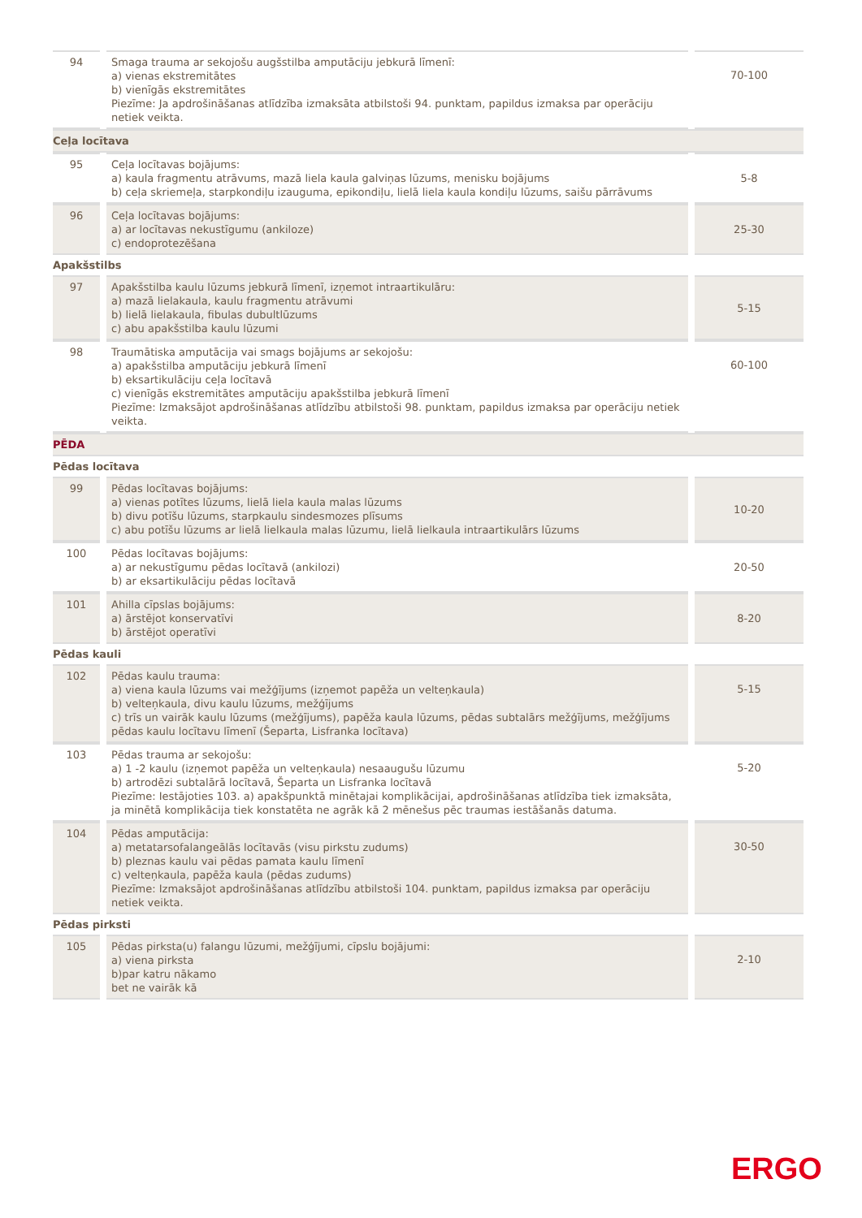| 94 | Smaga trauma ar sekojošu augšstilba amputāciju jebkurā līmenī: a) vienas ekstremitātes b) vienīgās ekstremitātes Piezīme: Ja apdrošināšanas atlīdzība izmaksāta atbilstoši 94. punktam, papildus izmaksa par operāciju netiek veikta. | 70-100 |
| Ceļa locītava | | |
| 95 | Ceļa locītavas bojājums: a) kaula fragmentu atrāvums, mazā liela kaula galviņas lūzums, menisku bojājums b) ceļa skriemeļa, starpkondiļu izauguma, epikondiļu, lielā liela kaula kondiļu lūzums, saišu pārrāvums | 5-8 |
| 96 | Ceļa locītavas bojājums: a) ar locītavas nekustīgumu (ankiloze) c) endoprotezēšana | 25-30 |
| Apakšstilbs | | |
| 97 | Apakšstilba kaulu lūzums jebkurā līmenī, izņemot intraartikulāru: a) mazā lielakaula, kaulu fragmentu atrāvumi b) lielā lielakaula, fibulas dubultlūzums c) abu apakšstilba kaulu lūzumi | 5-15 |
| 98 | Traumātiska amputācija vai smags bojājums ar sekojošu: a) apakšstilba amputāciju jebkurā līmenī b) eksartikulāciju ceļa locītavā c) vienīgās ekstremitātes amputāciju apakšstilba jebkurā līmenī Piezīme: Izmaksājot apdrošināšanas atlīdzību atbilstoši 98. punktam, papildus izmaksa par operāciju netiek veikta. | 60-100 |
| PĒDA | | |
| Pēdas locītava | | |
| 99 | Pēdas locītavas bojājums: a) vienas potītes lūzums, lielā liela kaula malas lūzums b) divu potīšu lūzums, starpkaulu sindesmozes plīsums c) abu potīšu lūzums ar lielā lielkaula malas lūzumu, lielā lielkaula intraartikulārs lūzums | 10-20 |
| 100 | Pēdas locītavas bojājums: a) ar nekustīgumu pēdas locītavā (ankilozi) b) ar eksartikulāciju pēdas locītavā | 20-50 |
| 101 | Ahilla cīpslas bojājums: a) ārstējot konservatīvi b) ārstējot operatīvi | 8-20 |
| Pēdas kauli | | |
| 102 | Pēdas kaulu trauma: a) viena kaula lūzums vai mežģījums (izņemot papēža un velteņkaula) b) velteņkaula, divu kaulu lūzums, mežģījums c) trīs un vairāk kaulu lūzums (mežģījums), papēža kaula lūzums, pēdas subtalārs mežģījums, mežģījums pēdas kaulu locītavu līmenī (Šeparta, Lisfranka locītava) | 5-15 |
| 103 | Pēdas trauma ar sekojošu: a) 1 -2 kaulu (izņemot papēža un velteņkaula) nesaaugušu lūzumu b) artrodēzi subtalārā locītavā, Šeparta un Lisfranka locītavā Piezīme: Iestājoties 103. a) apakšpunktā minētajai komplikācijai, apdrošināšanas atlīdzība tiek izmaksāta, ja minētā komplikācija tiek konstatēta ne agrāk kā 2 mēnešus pēc traumas iestāšanās datuma. | 5-20 |
| 104 | Pēdas amputācija: a) metatarsofalangeālās locītavās (visu pirkstu zudums) b) pleznas kaulu vai pēdas pamata kaulu līmenī c) velteņkaula, papēža kaula (pēdas zudums) Piezīme: Izmaksājot apdrošināšanas atlīdzību atbilstoši 104. punktam, papildus izmaksa par operāciju netiek veikta. | 30-50 |
| Pēdas pirksti | | |
| 105 | Pēdas pirksta(u) falangu lūzumi, mežģījumi, cīpslu bojājumi: a) viena pirksta b)par katru nākamo bet ne vairāk kā | 2-10 |
ERGO